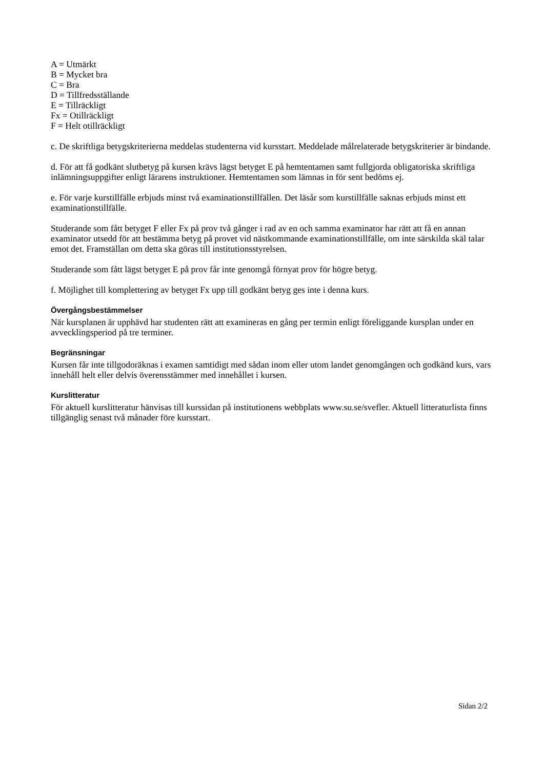A = Utmärkt
B = Mycket bra
C = Bra
D = Tillfredsställande
E = Tillräckligt
Fx = Otillräckligt
F = Helt otillräckligt
c. De skriftliga betygskriterierna meddelas studenterna vid kursstart. Meddelade målrelaterade betygskriterier är bindande.
d. För att få godkänt slutbetyg på kursen krävs lägst betyget E på hemtentamen samt fullgjorda obligatoriska skriftliga inlämningsuppgifter enligt lärarens instruktioner. Hemtentamen som lämnas in för sent bedöms ej.
e. För varje kurstillfälle erbjuds minst två examinationstillfällen. Det läsår som kurstillfälle saknas erbjuds minst ett examinationstillfälle.
Studerande som fått betyget F eller Fx på prov två gånger i rad av en och samma examinator har rätt att få en annan examinator utsedd för att bestämma betyg på provet vid nästkommande examinationstillfälle, om inte särskilda skäl talar emot det. Framställan om detta ska göras till institutionsstyrelsen.
Studerande som fått lägst betyget E på prov får inte genomgå förnyat prov för högre betyg.
f. Möjlighet till komplettering av betyget Fx upp till godkänt betyg ges inte i denna kurs.
Övergångsbestämmelser
När kursplanen är upphävd har studenten rätt att examineras en gång per termin enligt föreliggande kursplan under en avvecklingsperiod på tre terminer.
Begränsningar
Kursen får inte tillgodoräknas i examen samtidigt med sådan inom eller utom landet genomgången och godkänd kurs, vars innehåll helt eller delvis överensstämmer med innehållet i kursen.
Kurslitteratur
För aktuell kurslitteratur hänvisas till kurssidan på institutionens webbplats www.su.se/svefler. Aktuell litteraturlista finns tillgänglig senast två månader före kursstart.
Sidan 2/2